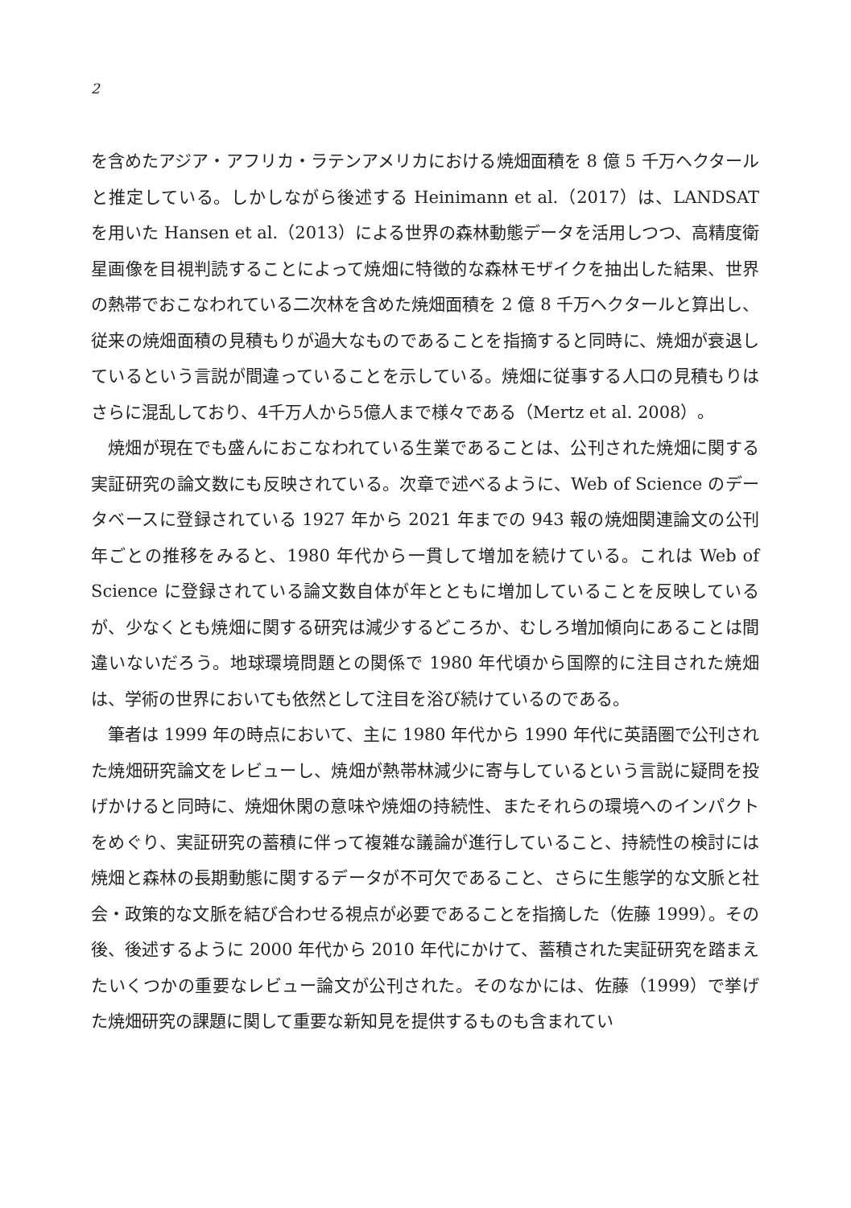2
を含めたアジア・アフリカ・ラテンアメリカにおける焼畑面積を 8 億 5 千万ヘクタールと推定している。しかしながら後述する Heinimann et al.（2017）は、LANDSAT を用いた Hansen et al.（2013）による世界の森林動態データを活用しつつ、高精度衛星画像を目視判読することによって焼畑に特徴的な森林モザイクを抽出した結果、世界の熱帯でおこなわれている二次林を含めた焼畑面積を 2 億 8 千万ヘクタールと算出し、従来の焼畑面積の見積もりが過大なものであることを指摘すると同時に、焼畑が衰退しているという言説が間違っていることを示している。焼畑に従事する人口の見積もりはさらに混乱しており、4千万人から5億人まで様々である（Mertz et al. 2008）。
焼畑が現在でも盛んにおこなわれている生業であることは、公刊された焼畑に関する実証研究の論文数にも反映されている。次章で述べるように、Web of Science のデータベースに登録されている 1927 年から 2021 年までの 943 報の焼畑関連論文の公刊年ごとの推移をみると、1980 年代から一貫して増加を続けている。これは Web of Science に登録されている論文数自体が年とともに増加していることを反映しているが、少なくとも焼畑に関する研究は減少するどころか、むしろ増加傾向にあることは間違いないだろう。地球環境問題との関係で 1980 年代頃から国際的に注目された焼畑は、学術の世界においても依然として注目を浴び続けているのである。
筆者は 1999 年の時点において、主に 1980 年代から 1990 年代に英語圏で公刊された焼畑研究論文をレビューし、焼畑が熱帯林減少に寄与しているという言説に疑問を投げかけると同時に、焼畑休閑の意味や焼畑の持続性、またそれらの環境へのインパクトをめぐり、実証研究の蓄積に伴って複雑な議論が進行していること、持続性の検討には焼畑と森林の長期動態に関するデータが不可欠であること、さらに生態学的な文脈と社会・政策的な文脈を結び合わせる視点が必要であることを指摘した（佐藤 1999）。その後、後述するように 2000 年代から 2010 年代にかけて、蓄積された実証研究を踏まえたいくつかの重要なレビュー論文が公刊された。そのなかには、佐藤（1999）で挙げた焼畑研究の課題に関して重要な新知見を提供するものも含まれてい